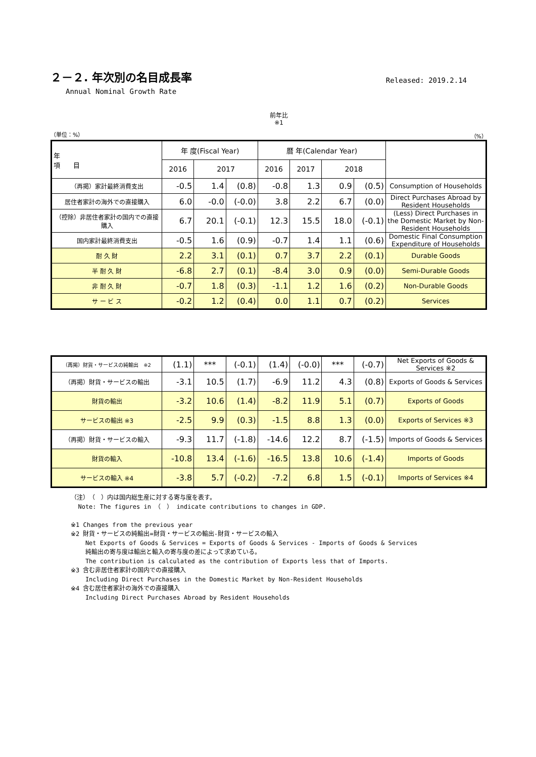２－２. 年次別の名目成長率
Released: 2019.2.14
Annual Nominal Growth Rate
前年比
※1
（単位：%） （%）
| 年 項 目 | 年 度(Fiscal Year) | | | 暦 年(Calendar Year) | | | | |
| --- | --- | --- | --- | --- | --- | --- | --- | --- |
| | 2016 | 2017 | | 2016 | 2017 | 2018 | | |
| （再掲）家計最終消費支出 | -0.5 | 1.4 | (0.8) | -0.8 | 1.3 | 0.9 | (0.5) | Consumption of Households |
| 居住者家計の海外での直接購入 | 6.0 | -0.0 | (-0.0) | 3.8 | 2.2 | 6.7 | (0.0) | Direct Purchases Abroad by Resident Households |
| （控除）非居住者家計の国内での直接購入 | 6.7 | 20.1 | (-0.1) | 12.3 | 15.5 | 18.0 | (-0.1) | (Less) Direct Purchases in the Domestic Market by Non-Resident Households |
| 国内家計最終消費支出 | -0.5 | 1.6 | (0.9) | -0.7 | 1.4 | 1.1 | (0.6) | Domestic Final Consumption Expenditure of Households |
| 耐 久 財 | 2.2 | 3.1 | (0.1) | 0.7 | 3.7 | 2.2 | (0.1) | Durable Goods |
| 半 耐 久 財 | -6.8 | 2.7 | (0.1) | -8.4 | 3.0 | 0.9 | (0.0) | Semi-Durable Goods |
| 非 耐 久 財 | -0.7 | 1.8 | (0.3) | -1.1 | 1.2 | 1.6 | (0.2) | Non-Durable Goods |
| サ ー ビ ス | -0.2 | 1.2 | (0.4) | 0.0 | 1.1 | 0.7 | (0.2) | Services |
| （再掲）財貨・サービスの純輸出 ※2 | (1.1) | *** | (-0.1) | (1.4) | (-0.0) | *** | (-0.7) | Net Exports of Goods & Services ※2 |
| （再掲）財貨・サービスの輸出 | -3.1 | 10.5 | (1.7) | -6.9 | 11.2 | 4.3 | (0.8) | Exports of Goods & Services |
| 財貨の輸出 | -3.2 | 10.6 | (1.4) | -8.2 | 11.9 | 5.1 | (0.7) | Exports of Goods |
| サービスの輸出 ※3 | -2.5 | 9.9 | (0.3) | -1.5 | 8.8 | 1.3 | (0.0) | Exports of Services ※3 |
| （再掲）財貨・サービスの輸入 | -9.3 | 11.7 | (-1.8) | -14.6 | 12.2 | 8.7 | (-1.5) | Imports of Goods & Services |
| 財貨の輸入 | -10.8 | 13.4 | (-1.6) | -16.5 | 13.8 | 10.6 | (-1.4) | Imports of Goods |
| サービスの輸入 ※4 | -3.8 | 5.7 | (-0.2) | -7.2 | 6.8 | 1.5 | (-0.1) | Imports of Services ※4 |
（注）　（　）内は国内総生産に対する寄与度を表す。
Note: The figures in （　） indicate contributions to changes in GDP.
※1 Changes from the previous year
※2 財貨・サービスの純輸出=財貨・サービスの輸出-財貨・サービスの輸入
Net Exports of Goods & Services = Exports of Goods & Services - Imports of Goods & Services
純輸出の寄与度は輸出と輸入の寄与度の差によって求めている。
The contribution is calculated as the contribution of Exports less that of Imports.
※3 含む非居住者家計の国内での直接購入
Including Direct Purchases in the Domestic Market by Non-Resident Households
※4 含む居住者家計の海外での直接購入
Including Direct Purchases Abroad by Resident Households